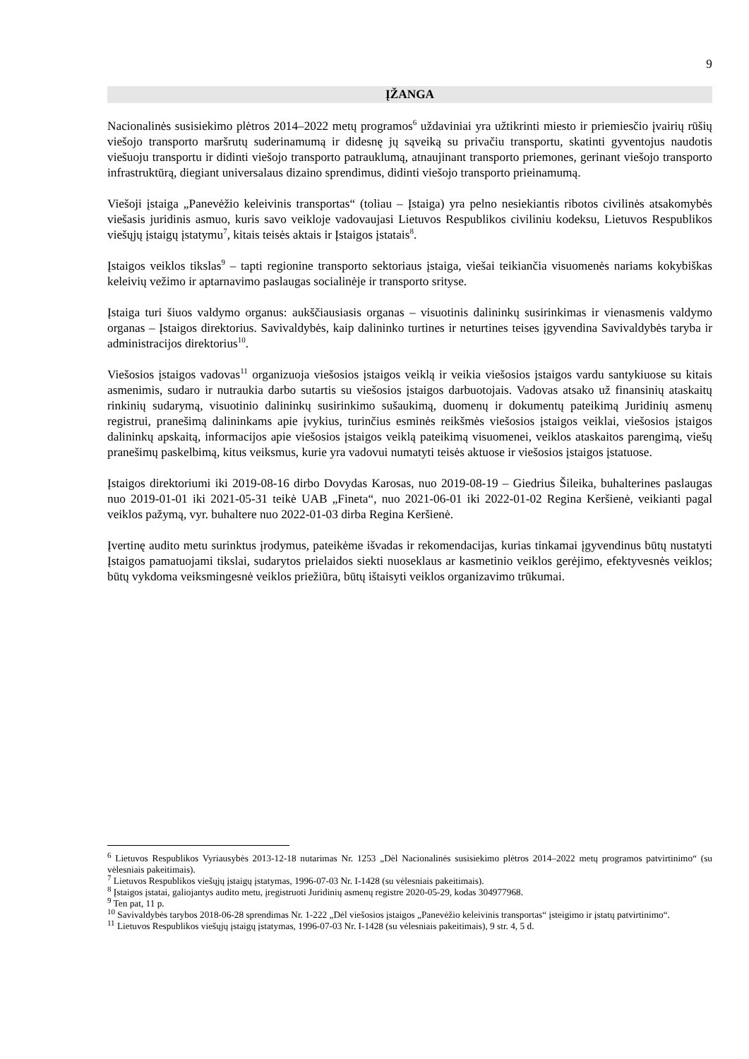9
ĮŽANGA
Nacionalinės susisiekimo plėtros 2014–2022 metų programos<sup>6</sup> uždaviniai yra užtikrinti miesto ir priemiesčio įvairių rūšių viešojo transporto maršrutų suderinamumą ir didesnę jų sąveiką su privačiu transportu, skatinti gyventojus naudotis viešuoju transportu ir didinti viešojo transporto patrauklumą, atnaujinant transporto priemones, gerinant viešojo transporto infrastruktūrą, diegiant universalaus dizaino sprendimus, didinti viešojo transporto prieinamumą.
Viešoji įstaiga „Panevėžio keleivinis transportas“ (toliau – Įstaiga) yra pelno nesiekiantis ribotos civilinės atsakomybės viešasis juridinis asmuo, kuris savo veikloje vadovaujasi Lietuvos Respublikos civiliniu kodeksu, Lietuvos Respublikos viešųjų įstaigų įstatymu<sup>7</sup>, kitais teisės aktais ir Įstaigos įstatais<sup>8</sup>.
Įstaigos veiklos tikslas<sup>9</sup> – tapti regionine transporto sektoriaus įstaiga, viešai teikiančia visuomenės nariams kokybiškas keleivių vežimo ir aptarnavimo paslaugas socialinėje ir transporto srityse.
Įstaiga turi šiuos valdymo organus: aukščiausiasis organas – visuotinis dalininkų susirinkimas ir vienasmenis valdymo organas – Įstaigos direktorius. Savivaldybės, kaip dalininko turtines ir neturtines teises įgyvendina Savivaldybės taryba ir administracijos direktorius<sup>10</sup>.
Viešosios įstaigos vadovas<sup>11</sup> organizuoja viešosios įstaigos veiklą ir veikia viešosios įstaigos vardu santykiuose su kitais asmenimis, sudaro ir nutraukia darbo sutartis su viešosios įstaigos darbuotojais. Vadovas atsako už finansinių ataskaitų rinkinių sudarymą, visuotinio dalininkų susirinkimo sušaukimą, duomenų ir dokumentų pateikimą Juridinių asmenų registrui, pranešimą dalininkams apie įvykius, turinčius esminės reikšmės viešosios įstaigos veiklai, viešosios įstaigos dalininkų apskaitą, informacijos apie viešosios įstaigos veiklą pateikimą visuomenei, veiklos ataskaitos parengimą, viešų pranešimų paskelbimą, kitus veiksmus, kurie yra vadovui numatyti teisės aktuose ir viešosios įstaigos įstatuose.
Įstaigos direktoriumi iki 2019-08-16 dirbo Dovydas Karosas, nuo 2019-08-19 – Giedrius Šileika, buhalterines paslaugas nuo 2019-01-01 iki 2021-05-31 teikė UAB „Fineta“, nuo 2021-06-01 iki 2022-01-02 Regina Keršienė, veikianti pagal veiklos pažymą, vyr. buhaltere nuo 2022-01-03 dirba Regina Keršienė.
Įvertinę audito metu surinktus įrodymus, pateikėme išvadas ir rekomendacijas, kurias tinkamai įgyvendinus būtų nustatyti Įstaigos pamatuojami tikslai, sudarytos prielaidos siekti nuoseklaus ar kasmetinio veiklos gerėjimo, efektyvesnės veiklos; būtų vykdoma veiksmingesnė veiklos priežiūra, būtų ištaisyti veiklos organizavimo trūkumai.
<sup>6</sup> Lietuvos Respublikos Vyriausybės 2013-12-18 nutarimas Nr. 1253 „Dėl Nacionalinės susisiekimo plėtros 2014–2022 metų programos patvirtinimo“ (su vėlesniais pakeitimais).
<sup>7</sup> Lietuvos Respublikos viešųjų įstaigų įstatymas, 1996-07-03 Nr. I-1428 (su vėlesniais pakeitimais).
<sup>8</sup> Įstaigos įstatai, galiojantys audito metu, įregistruoti Juridinių asmenų registre 2020-05-29, kodas 304977968.
<sup>9</sup> Ten pat, 11 p.
<sup>10</sup> Savivaldybės tarybos 2018-06-28 sprendimas Nr. 1-222 „Dėl viešosios įstaigos „Panevėžio keleivinis transportas“ įsteigimo ir įstatų patvirtinimo“.
<sup>11</sup> Lietuvos Respublikos viešųjų įstaigų įstatymas, 1996-07-03 Nr. I-1428 (su vėlesniais pakeitimais), 9 str. 4, 5 d.